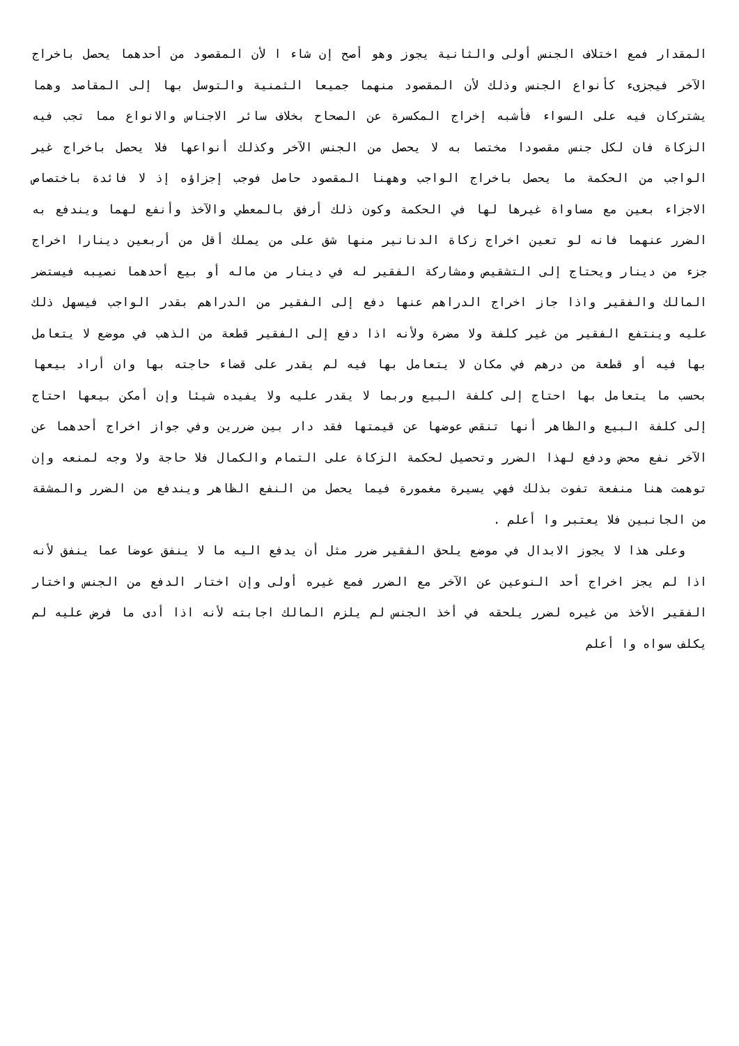المقدار فمع اختلاف الجنس أولى والثانية يجوز وهو أصح إن شاء ا لأن المقصود من أحدهما يحصل باخراج الآخر فيجزىء كأنواع الجنس وذلك لأن المقصود منهما جميعا الثمنية والتوسل بها إلى المقاصد وهما يشتركان فيه على السواء فأشبه إخراج المكسرة عن الصحاح بخلاف سائر الاجناس والانواع مما تجب فيه الزكاة فان لكل جنس مقصودا مختصا به لا يحصل من الجنس الآخر وكذلك أنواعها فلا يحصل باخراج غير الواجب من الحكمة ما يحصل باخراج الواجب وههنا المقصود حاصل فوجب إجزاؤه إذ لا فائدة باختصاص الاجزاء بعين مع مساواة غيرها لها في الحكمة وكون ذلك أرفق بالمعطي والآخذ وأنفع لهما ويندفع به الضرر عنهما فانه لو تعين اخراج زكاة الدنانير منها شق على من يملك أقل من أربعين دينارا اخراج جزء من دينار ويحتاج إلى التشقيص ومشاركة الفقير له في دينار من ماله أو بيع أحدهما نصيبه فيستضر المالك والفقير واذا جاز اخراج الدراهم عنها دفع إلى الفقير من الدراهم بقدر الواجب فيسهل ذلك عليه وينتفع الفقير من غير كلفة ولا مضرة ولأنه اذا دفع إلى الفقير قطعة من الذهب في موضع لا يتعامل بها فيه أو قطعة من درهم في مكان لا يتعامل بها فيه لم يقدر على قضاء حاجته بها وان أراد بيعها بحسب ما يتعامل بها احتاج إلى كلفة البيع وربما لا يقدر عليه ولا يفيده شيئا وإن أمكن بيعها احتاج إلى كلفة البيع والظاهر أنها تنقص عوضها عن قيمتها فقد دار بين ضررين وفي جواز اخراج أحدهما عن الآخر نفع محض ودفع لهذا الضرر وتحصيل لحكمة الزكاة على التمام والكمال فلا حاجة ولا وجه لمنعه وإن توهمت هنا منفعة تفوت بذلك فهي يسيرة مغمورة فيما يحصل من النفع الظاهر ويندفع من الضرر والمشقة من الجانبين فلا يعتبر وا أعلم .
وعلى هذا لا يجوز الابدال في موضع يلحق الفقير ضرر مثل أن يدفع اليه ما لا ينفق عوضا عما ينفق لأنه اذا لم يجز اخراج أحد النوعين عن الآخر مع الضرر فمع غيره أولى وإن اختار الدفع من الجنس واختار الفقير الأخذ من غيره لضرر يلحقه في أخذ الجنس لم يلزم المالك اجابته لأنه اذا أدى ما فرض عليه لم يكلف سواه وا أعلم